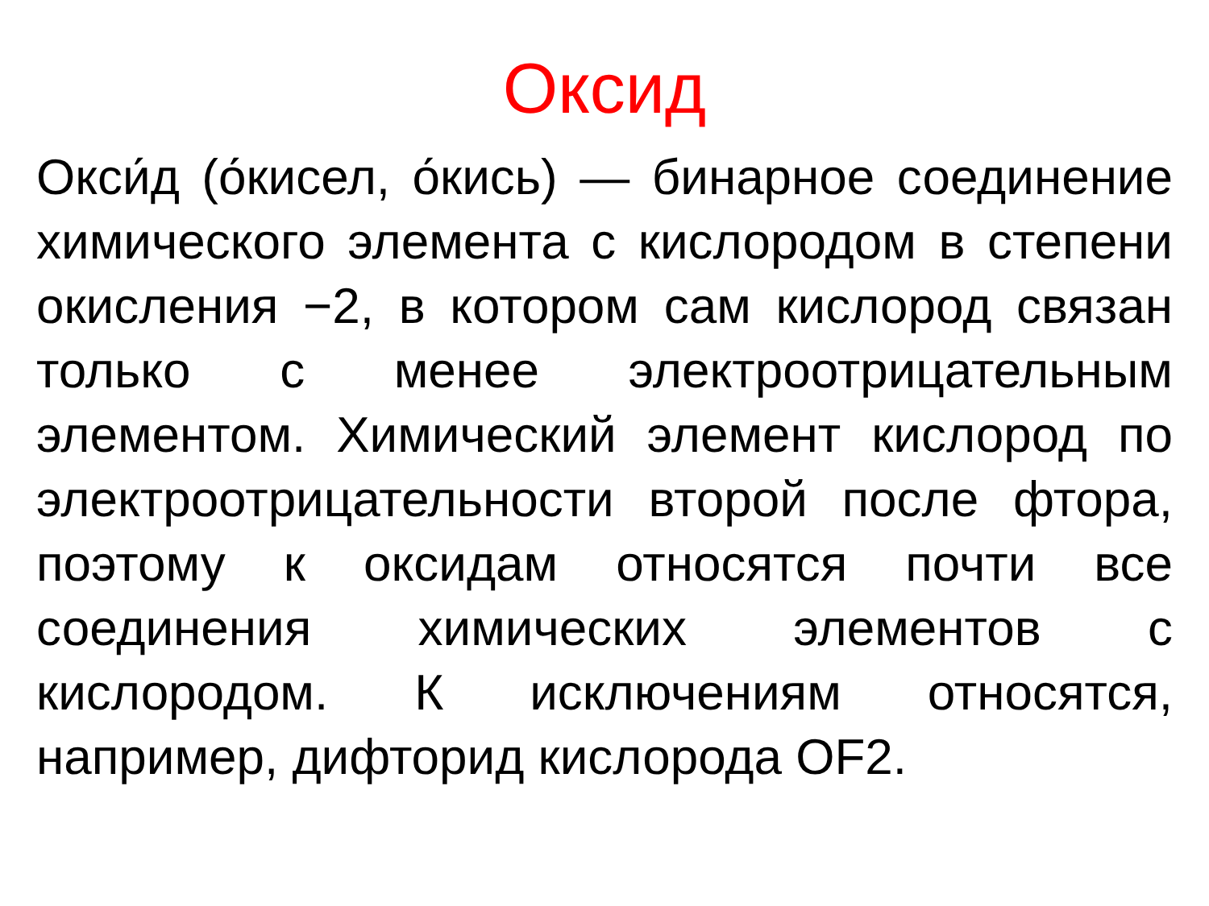Оксид
Окси́д (о́кисел, о́кись) — бинарное соединение химического элемента с кислородом в степени окисления −2, в котором сам кислород связан только с менее электроотрицательным элементом. Химический элемент кислород по электроотрицательности второй после фтора, поэтому к оксидам относятся почти все соединения химических элементов с кислородом. К исключениям относятся, например, дифторид кислорода OF2.